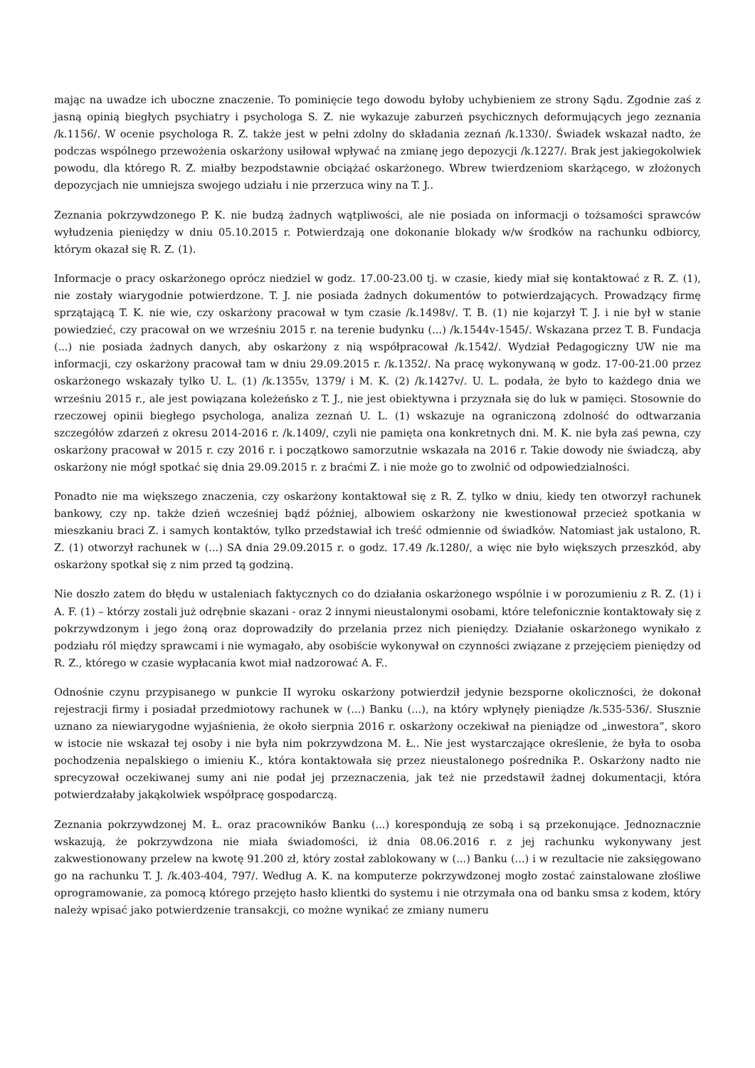mając na uwadze ich uboczne znaczenie. To pominięcie tego dowodu byłoby uchybieniem ze strony Sądu. Zgodnie zaś z jasną opinią biegłych psychiatry i psychologa S. Z. nie wykazuje zaburzeń psychicznych deformujących jego zeznania /k.1156/. W ocenie psychologa R. Z. także jest w pełni zdolny do składania zeznań /k.1330/. Świadek wskazał nadto, że podczas wspólnego przewożenia oskarżony usiłował wpływać na zmianę jego depozycji /k.1227/. Brak jest jakiegokolwiek powodu, dla którego R. Z. miałby bezpodstawnie obciążać oskarżonego. Wbrew twierdzeniom skarżącego, w złożonych depozycjach nie umniejsza swojego udziału i nie przerzuca winy na T. J..
Zeznania pokrzywdzonego P. K. nie budzą żadnych wątpliwości, ale nie posiada on informacji o tożsamości sprawców wyłudzenia pieniędzy w dniu 05.10.2015 r. Potwierdzają one dokonanie blokady w/w środków na rachunku odbiorcy, którym okazał się R. Z. (1).
Informacje o pracy oskarżonego oprócz niedziel w godz. 17.00-23.00 tj. w czasie, kiedy miał się kontaktować z R. Z. (1), nie zostały wiarygodnie potwierdzone. T. J. nie posiada żadnych dokumentów to potwierdzających. Prowadzący firmę sprzątającą T. K. nie wie, czy oskarżony pracował w tym czasie /k.1498v/. T. B. (1) nie kojarzył T. J. i nie był w stanie powiedzieć, czy pracował on we wrześniu 2015 r. na terenie budynku (...) /k.1544v-1545/. Wskazana przez T. B. Fundacja (...) nie posiada żadnych danych, aby oskarżony z nią współpracował /k.1542/. Wydział Pedagogiczny UW nie ma informacji, czy oskarżony pracował tam w dniu 29.09.2015 r. /k.1352/. Na pracę wykonywaną w godz. 17-00-21.00 przez oskarżonego wskazały tylko U. L. (1) /k.1355v, 1379/ i M. K. (2) /k.1427v/. U. L. podała, że było to każdego dnia we wrześniu 2015 r., ale jest powiązana koleżeńsko z T. J., nie jest obiektywna i przyznała się do luk w pamięci. Stosownie do rzeczowej opinii biegłego psychologa, analiza zeznań U. L. (1) wskazuje na ograniczoną zdolność do odtwarzania szczegółów zdarzeń z okresu 2014-2016 r. /k.1409/, czyli nie pamięta ona konkretnych dni. M. K. nie była zaś pewna, czy oskarżony pracował w 2015 r. czy 2016 r. i początkowo samorzutnie wskazała na 2016 r. Takie dowody nie świadczą, aby oskarżony nie mógł spotkać się dnia 29.09.2015 r. z braćmi Z. i nie może go to zwolnić od odpowiedzialności.
Ponadto nie ma większego znaczenia, czy oskarżony kontaktował się z R. Z. tylko w dniu, kiedy ten otworzył rachunek bankowy, czy np. także dzień wcześniej bądź później, albowiem oskarżony nie kwestionował przecież spotkania w mieszkaniu braci Z. i samych kontaktów, tylko przedstawiał ich treść odmiennie od świadków. Natomiast jak ustalono, R. Z. (1) otworzył rachunek w (...) SA dnia 29.09.2015 r. o godz. 17.49 /k.1280/, a więc nie było większych przeszkód, aby oskarżony spotkał się z nim przed tą godziną.
Nie doszło zatem do błędu w ustaleniach faktycznych co do działania oskarżonego wspólnie i w porozumieniu z R. Z. (1) i A. F. (1) – którzy zostali już odrębnie skazani - oraz 2 innymi nieustalonymi osobami, które telefonicznie kontaktowały się z pokrzywdzonym i jego żoną oraz doprowadziły do przelania przez nich pieniędzy. Działanie oskarżonego wynikało z podziału ról między sprawcami i nie wymagało, aby osobiście wykonywał on czynności związane z przejęciem pieniędzy od R. Z., którego w czasie wypłacania kwot miał nadzorować A. F..
Odnośnie czynu przypisanego w punkcie II wyroku oskarżony potwierdził jedynie bezsporne okoliczności, że dokonał rejestracji firmy i posiadał przedmiotowy rachunek w (...) Banku (...), na który wpłynęły pieniądze /k.535-536/. Słusznie uznano za niewiarygodne wyjaśnienia, że około sierpnia 2016 r. oskarżony oczekiwał na pieniądze od „inwestora”, skoro w istocie nie wskazał tej osoby i nie była nim pokrzywdzona M. Ł.. Nie jest wystarczające określenie, że była to osoba pochodzenia nepalskiego o imieniu K., która kontaktowała się przez nieustalonego pośrednika P.. Oskarżony nadto nie sprecyzował oczekiwanej sumy ani nie podał jej przeznaczenia, jak też nie przedstawił żadnej dokumentacji, która potwierdzałaby jakąkolwiek współpracę gospodarczą.
Zeznania pokrzywdzonej M. Ł. oraz pracowników Banku (...) korespondują ze sobą i są przekonujące. Jednoznacznie wskazują, że pokrzywdzona nie miała świadomości, iż dnia 08.06.2016 r. z jej rachunku wykonywany jest zakwestionowany przelew na kwotę 91.200 zł, który został zablokowany w (...) Banku (...) i w rezultacie nie zaksięgowano go na rachunku T. J. /k.403-404, 797/. Według A. K. na komputerze pokrzywdzonej mogło zostać zainstalowane złośliwe oprogramowanie, za pomocą którego przejęto hasło klientki do systemu i nie otrzymała ona od banku smsa z kodem, który należy wpisać jako potwierdzenie transakcji, co możne wynikać ze zmiany numeru